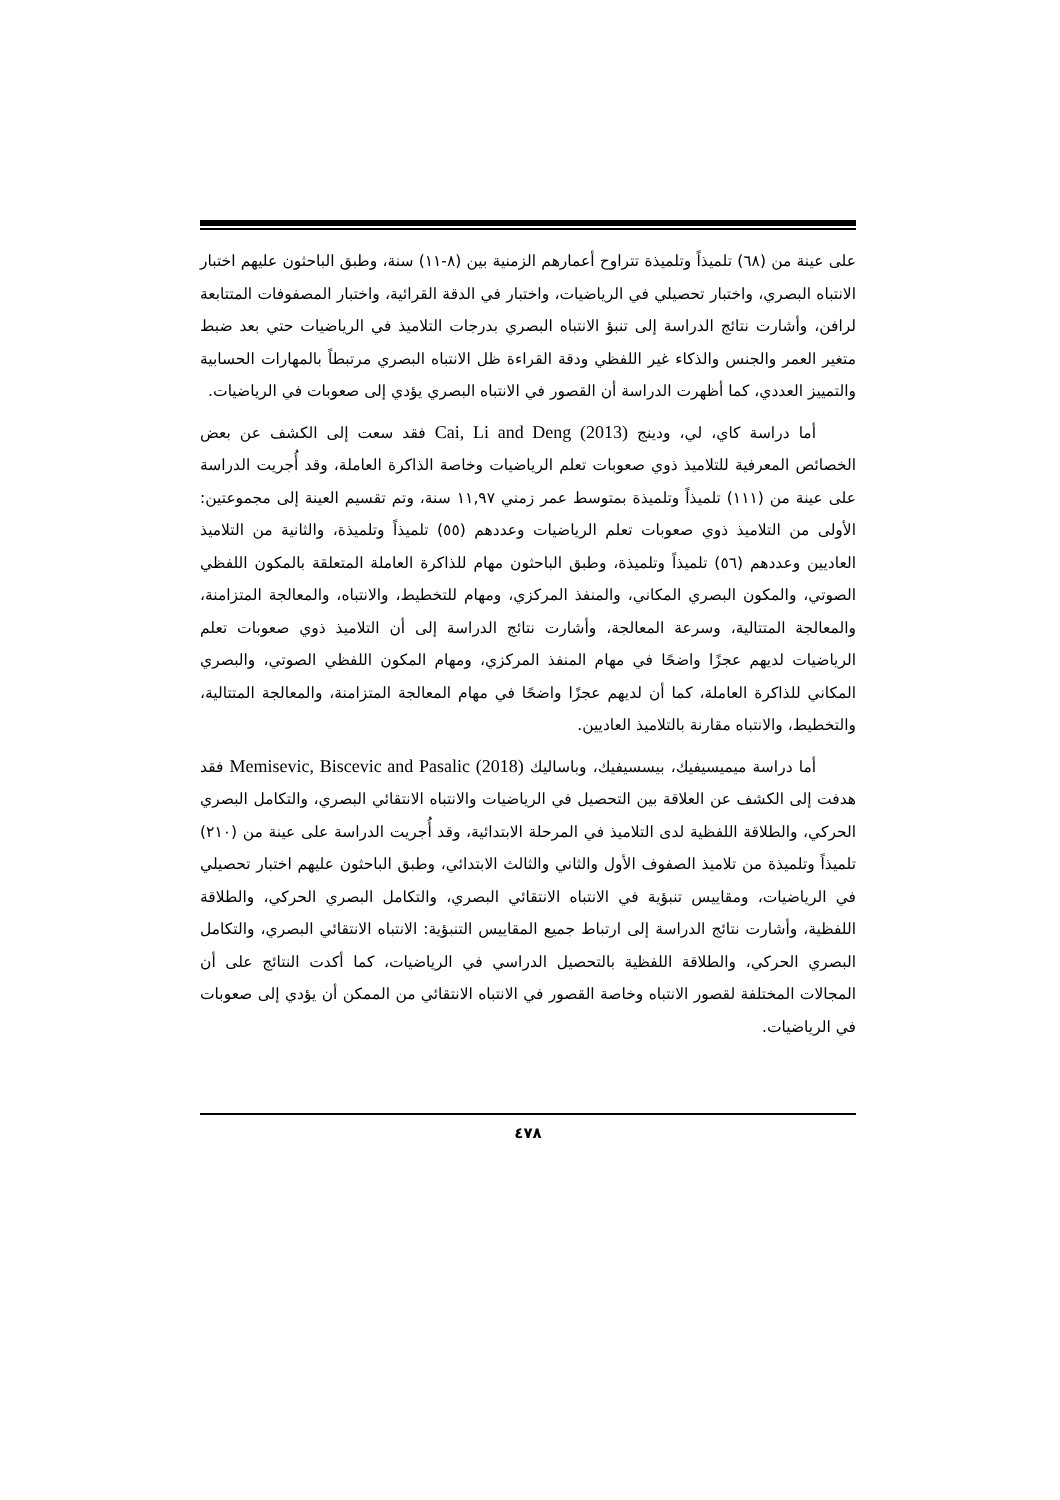على عينة من (٦٨) تلميذاً وتلميذة تتراوح أعمارهم الزمنية بين (٨-١١) سنة، وطبق الباحثون عليهم اختبار الانتباه البصري، واختبار تحصيلي في الرياضيات، واختبار في الدقة القرائية، واختبار المصفوفات المتتابعة لرافن، وأشارت نتائج الدراسة إلى تنبؤ الانتباه البصري بدرجات التلاميذ في الرياضيات حتي بعد ضبط متغير العمر والجنس والذكاء غير اللفظي ودقة القراءة ظل الانتباه البصري مرتبطاً بالمهارات الحسابية والتمييز العددي، كما أظهرت الدراسة أن القصور في الانتباه البصري يؤدي إلى صعوبات في الرياضيات.
أما دراسة كاي، لي، ودينج Cai, Li and Deng (2013) فقد سعت إلى الكشف عن بعض الخصائص المعرفية للتلاميذ ذوي صعوبات تعلم الرياضيات وخاصة الذاكرة العاملة، وقد أُجريت الدراسة على عينة من (١١١) تلميذاً وتلميذة بمتوسط عمر زمني ١١,٩٧ سنة، وتم تقسيم العينة إلى مجموعتين: الأولى من التلاميذ ذوي صعوبات تعلم الرياضيات وعددهم (٥٥) تلميذاً وتلميذة، والثانية من التلاميذ العاديين وعددهم (٥٦) تلميذاً وتلميذة، وطبق الباحثون مهام للذاكرة العاملة المتعلقة بالمكون اللفظي الصوتي، والمكون البصري المكاني، والمنفذ المركزي، ومهام للتخطيط، والانتباه، والمعالجة المتزامنة، والمعالجة المتتالية، وسرعة المعالجة، وأشارت نتائج الدراسة إلى أن التلاميذ ذوي صعوبات تعلم الرياضيات لديهم عجزًا واضحًا في مهام المنفذ المركزي، ومهام المكون اللفظي الصوتي، والبصري المكاني للذاكرة العاملة، كما أن لديهم عجزًا واضحًا في مهام المعالجة المتزامنة، والمعالجة المتتالية، والتخطيط، والانتباه مقارنة بالتلاميذ العاديين.
أما دراسة ميميسيفيك، بيسسيفيك، وباساليك Memisevic, Biscevic and Pasalic (2018) فقد هدفت إلى الكشف عن العلاقة بين التحصيل في الرياضيات والانتباه الانتقائي البصري، والتكامل البصري الحركي، والطلاقة اللفظية لدى التلاميذ في المرحلة الابتدائية، وقد أُجريت الدراسة على عينة من (٢١٠) تلميذاً وتلميذة من تلاميذ الصفوف الأول والثاني والثالث الابتدائي، وطبق الباحثون عليهم اختبار تحصيلي في الرياضيات، ومقاييس تنبؤية في الانتباه الانتقائي البصري، والتكامل البصري الحركي، والطلاقة اللفظية، وأشارت نتائج الدراسة إلى ارتباط جميع المقاييس التنبؤية: الانتباه الانتقائي البصري، والتكامل البصري الحركي، والطلاقة اللفظية بالتحصيل الدراسي في الرياضيات، كما أكدت النتائج على أن المجالات المختلفة لقصور الانتباه وخاصة القصور في الانتباه الانتقائي من الممكن أن يؤدي إلى صعوبات في الرياضيات.
٤٧٨